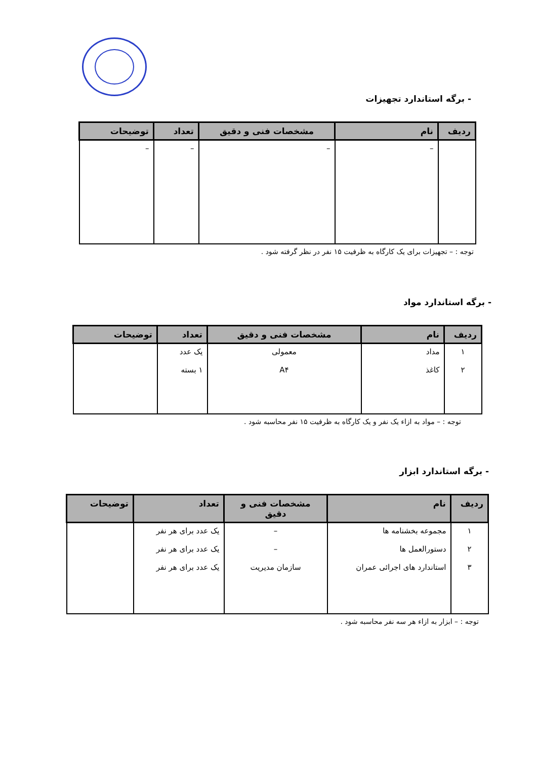- برگه استاندارد تجهیزات
| ردیف | نام | مشخصات فنی و دقیق | تعداد | توضیحات |
| --- | --- | --- | --- | --- |
| | – | – | – | – |
توجه : – تجهیزات برای یک کارگاه به ظرفیت ۱۵ نفر در نظر گرفته شود .
- برگه استاندارد مواد
| ردیف | نام | مشخصات فنی و دقیق | تعداد | توضیحات |
| --- | --- | --- | --- | --- |
| ۱ ۲ | مداد کاغذ | معمولی A۴ | یک عدد ۱ بسته | |
توجه : – مواد به ازاء یک نفر و یک کارگاه به ظرفیت ۱۵ نفر محاسبه شود .
- برگه استاندارد ابزار
| ردیف | نام | مشخصات فنی و دقیق | تعداد | توضیحات |
| --- | --- | --- | --- | --- |
| ۱ ۲ ۳ | مجموعه بخشنامه ها دستورالعمل ها استاندارد های اجرائی عمران | – – سازمان مدیریت | یک عدد برای هر نفر یک عدد برای هر نفر یک عدد برای هر نفر | |
توجه : – ابزار به ازاء هر سه نفر محاسبه شود .